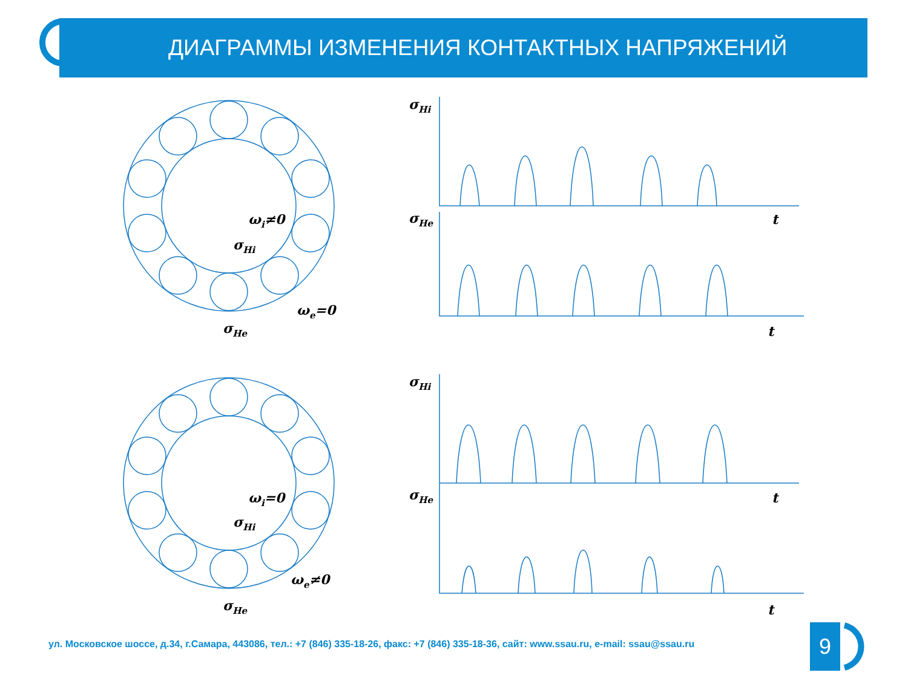ДИАГРАММЫ ИЗМЕНЕНИЯ КОНТАКТНЫХ НАПРЯЖЕНИЙ
σHi
σHe
t
t
σHi
σHe
t
t
ωi≠0
σHi
ωe=0
σHe
ωi=0
σHi
ωe≠0
σHe
ул. Московское шоссе, д.34, г.Самара, 443086, тел.: +7 (846) 335-18-26, факс: +7 (846) 335-18-36, сайт: www.ssau.ru, e-mail: ssau@ssau.ru
9